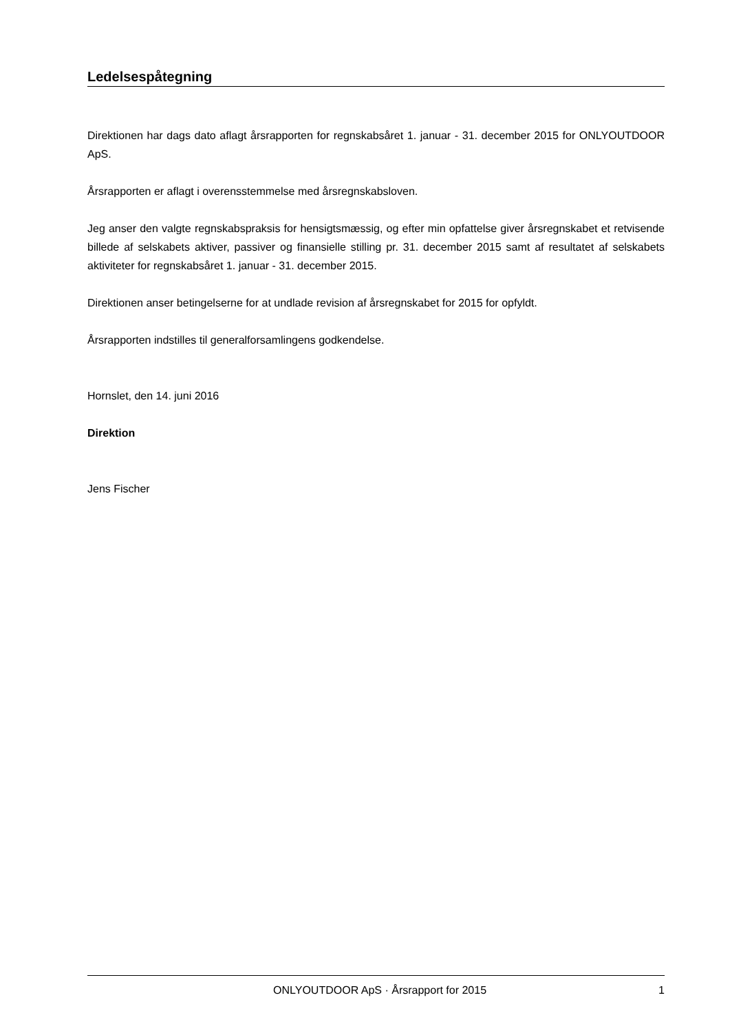Ledelsespåtegning
Direktionen har dags dato aflagt årsrapporten for regnskabsåret 1. januar - 31. december 2015 for ONLYOUTDOOR ApS.
Årsrapporten er aflagt i overensstemmelse med årsregnskabsloven.
Jeg anser den valgte regnskabspraksis for hensigtsmæssig, og efter min opfattelse giver årsregnskabet et retvisende billede af selskabets aktiver, passiver og finansielle stilling pr. 31. december 2015 samt af resultatet af selskabets aktiviteter for regnskabsåret 1. januar - 31. december 2015.
Direktionen anser betingelserne for at undlade revision af årsregnskabet for 2015 for opfyldt.
Årsrapporten indstilles til generalforsamlingens godkendelse.
Hornslet, den 14. juni 2016
Direktion
Jens Fischer
ONLYOUTDOOR ApS · Årsrapport for 2015 1